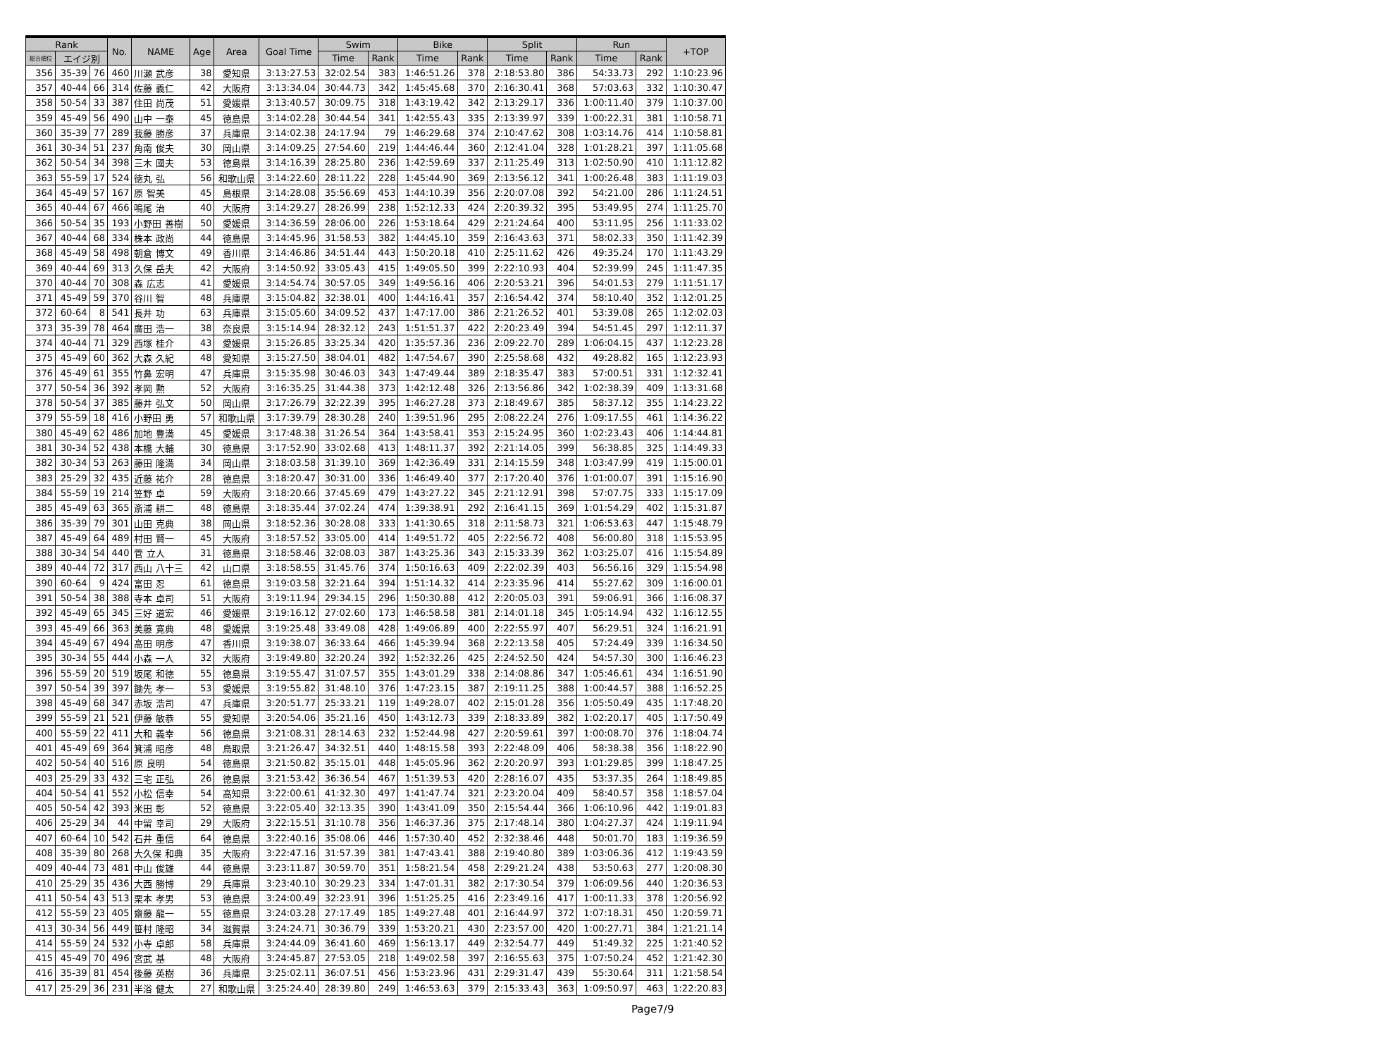| Rank | | | No. | NAME | Age | Area | Goal Time | Swim | | Bike | | Split | | Run | | +TOP |
| --- | --- | --- | --- | --- | --- | --- | --- | --- | --- | --- | --- | --- | --- | --- | --- | --- |
| 総合順位 | エイジ別 | | | | | | | Time | Rank | Time | Rank | Time | Rank | Time | Rank | |
| 356 | 35-39 | 76 | 460 | 川瀬 武彦 | 38 | 愛知県 | 3:13:27.53 | 32:02.54 | 383 | 1:46:51.26 | 378 | 2:18:53.80 | 386 | 54:33.73 | 292 | 1:10:23.96 |
| 357 | 40-44 | 66 | 314 | 佐藤 義仁 | 42 | 大阪府 | 3:13:34.04 | 30:44.73 | 342 | 1:45:45.68 | 370 | 2:16:30.41 | 368 | 57:03.63 | 332 | 1:10:30.47 |
| 358 | 50-54 | 33 | 387 | 住田 尚茂 | 51 | 愛媛県 | 3:13:40.57 | 30:09.75 | 318 | 1:43:19.42 | 342 | 2:13:29.17 | 336 | 1:00:11.40 | 379 | 1:10:37.00 |
| 359 | 45-49 | 56 | 490 | 山中 一泰 | 45 | 徳島県 | 3:14:02.28 | 30:44.54 | 341 | 1:42:55.43 | 335 | 2:13:39.97 | 339 | 1:00:22.31 | 381 | 1:10:58.71 |
| 360 | 35-39 | 77 | 289 | 我藤 勝彦 | 37 | 兵庫県 | 3:14:02.38 | 24:17.94 | 79 | 1:46:29.68 | 374 | 2:10:47.62 | 308 | 1:03:14.76 | 414 | 1:10:58.81 |
| 361 | 30-34 | 51 | 237 | 角南 俊夫 | 30 | 岡山県 | 3:14:09.25 | 27:54.60 | 219 | 1:44:46.44 | 360 | 2:12:41.04 | 328 | 1:01:28.21 | 397 | 1:11:05.68 |
| 362 | 50-54 | 34 | 398 | 三木 國夫 | 53 | 徳島県 | 3:14:16.39 | 28:25.80 | 236 | 1:42:59.69 | 337 | 2:11:25.49 | 313 | 1:02:50.90 | 410 | 1:11:12.82 |
| 363 | 55-59 | 17 | 524 | 徳丸 弘 | 56 | 和歌山県 | 3:14:22.60 | 28:11.22 | 228 | 1:45:44.90 | 369 | 2:13:56.12 | 341 | 1:00:26.48 | 383 | 1:11:19.03 |
| 364 | 45-49 | 57 | 167 | 原 智美 | 45 | 島根県 | 3:14:28.08 | 35:56.69 | 453 | 1:44:10.39 | 356 | 2:20:07.08 | 392 | 54:21.00 | 286 | 1:11:24.51 |
| 365 | 40-44 | 67 | 466 | 鳴尾 治 | 40 | 大阪府 | 3:14:29.27 | 28:26.99 | 238 | 1:52:12.33 | 424 | 2:20:39.32 | 395 | 53:49.95 | 274 | 1:11:25.70 |
| 366 | 50-54 | 35 | 193 | 小野田 善樹 | 50 | 愛媛県 | 3:14:36.59 | 28:06.00 | 226 | 1:53:18.64 | 429 | 2:21:24.64 | 400 | 53:11.95 | 256 | 1:11:33.02 |
| 367 | 40-44 | 68 | 334 | 株本 政尚 | 44 | 徳島県 | 3:14:45.96 | 31:58.53 | 382 | 1:44:45.10 | 359 | 2:16:43.63 | 371 | 58:02.33 | 350 | 1:11:42.39 |
| 368 | 45-49 | 58 | 498 | 朝倉 博文 | 49 | 香川県 | 3:14:46.86 | 34:51.44 | 443 | 1:50:20.18 | 410 | 2:25:11.62 | 426 | 49:35.24 | 170 | 1:11:43.29 |
| 369 | 40-44 | 69 | 313 | 久保 岳夫 | 42 | 大阪府 | 3:14:50.92 | 33:05.43 | 415 | 1:49:05.50 | 399 | 2:22:10.93 | 404 | 52:39.99 | 245 | 1:11:47.35 |
| 370 | 40-44 | 70 | 308 | 森 広志 | 41 | 愛媛県 | 3:14:54.74 | 30:57.05 | 349 | 1:49:56.16 | 406 | 2:20:53.21 | 396 | 54:01.53 | 279 | 1:11:51.17 |
| 371 | 45-49 | 59 | 370 | 谷川 智 | 48 | 兵庫県 | 3:15:04.82 | 32:38.01 | 400 | 1:44:16.41 | 357 | 2:16:54.42 | 374 | 58:10.40 | 352 | 1:12:01.25 |
| 372 | 60-64 | 8 | 541 | 長井 功 | 63 | 兵庫県 | 3:15:05.60 | 34:09.52 | 437 | 1:47:17.00 | 386 | 2:21:26.52 | 401 | 53:39.08 | 265 | 1:12:02.03 |
| 373 | 35-39 | 78 | 464 | 廣田 浩一 | 38 | 奈良県 | 3:15:14.94 | 28:32.12 | 243 | 1:51:51.37 | 422 | 2:20:23.49 | 394 | 54:51.45 | 297 | 1:12:11.37 |
| 374 | 40-44 | 71 | 329 | 西塚 桂介 | 43 | 愛媛県 | 3:15:26.85 | 33:25.34 | 420 | 1:35:57.36 | 236 | 2:09:22.70 | 289 | 1:06:04.15 | 437 | 1:12:23.28 |
| 375 | 45-49 | 60 | 362 | 大森 久紀 | 48 | 愛知県 | 3:15:27.50 | 38:04.01 | 482 | 1:47:54.67 | 390 | 2:25:58.68 | 432 | 49:28.82 | 165 | 1:12:23.93 |
| 376 | 45-49 | 61 | 355 | 竹鼻 宏明 | 47 | 兵庫県 | 3:15:35.98 | 30:46.03 | 343 | 1:47:49.44 | 389 | 2:18:35.47 | 383 | 57:00.51 | 331 | 1:12:32.41 |
| 377 | 50-54 | 36 | 392 | 孝岡 勲 | 52 | 大阪府 | 3:16:35.25 | 31:44.38 | 373 | 1:42:12.48 | 326 | 2:13:56.86 | 342 | 1:02:38.39 | 409 | 1:13:31.68 |
| 378 | 50-54 | 37 | 385 | 藤井 弘文 | 50 | 岡山県 | 3:17:26.79 | 32:22.39 | 395 | 1:46:27.28 | 373 | 2:18:49.67 | 385 | 58:37.12 | 355 | 1:14:23.22 |
| 379 | 55-59 | 18 | 416 | 小野田 勇 | 57 | 和歌山県 | 3:17:39.79 | 28:30.28 | 240 | 1:39:51.96 | 295 | 2:08:22.24 | 276 | 1:09:17.55 | 461 | 1:14:36.22 |
| 380 | 45-49 | 62 | 486 | 加地 豊満 | 45 | 愛媛県 | 3:17:48.38 | 31:26.54 | 364 | 1:43:58.41 | 353 | 2:15:24.95 | 360 | 1:02:23.43 | 406 | 1:14:44.81 |
| 381 | 30-34 | 52 | 438 | 本橋 大輔 | 30 | 徳島県 | 3:17:52.90 | 33:02.68 | 413 | 1:48:11.37 | 392 | 2:21:14.05 | 399 | 56:38.85 | 325 | 1:14:49.33 |
| 382 | 30-34 | 53 | 263 | 藤田 隆満 | 34 | 岡山県 | 3:18:03.58 | 31:39.10 | 369 | 1:42:36.49 | 331 | 2:14:15.59 | 348 | 1:03:47.99 | 419 | 1:15:00.01 |
| 383 | 25-29 | 32 | 435 | 近藤 祐介 | 28 | 徳島県 | 3:18:20.47 | 30:31.00 | 336 | 1:46:49.40 | 377 | 2:17:20.40 | 376 | 1:01:00.07 | 391 | 1:15:16.90 |
| 384 | 55-59 | 19 | 214 | 笠野 卓 | 59 | 大阪府 | 3:18:20.66 | 37:45.69 | 479 | 1:43:27.22 | 345 | 2:21:12.91 | 398 | 57:07.75 | 333 | 1:15:17.09 |
| 385 | 45-49 | 63 | 365 | 斎浦 耕二 | 48 | 徳島県 | 3:18:35.44 | 37:02.24 | 474 | 1:39:38.91 | 292 | 2:16:41.15 | 369 | 1:01:54.29 | 402 | 1:15:31.87 |
| 386 | 35-39 | 79 | 301 | 山田 克典 | 38 | 岡山県 | 3:18:52.36 | 30:28.08 | 333 | 1:41:30.65 | 318 | 2:11:58.73 | 321 | 1:06:53.63 | 447 | 1:15:48.79 |
| 387 | 45-49 | 64 | 489 | 村田 賢一 | 45 | 大阪府 | 3:18:57.52 | 33:05.00 | 414 | 1:49:51.72 | 405 | 2:22:56.72 | 408 | 56:00.80 | 318 | 1:15:53.95 |
| 388 | 30-34 | 54 | 440 | 菅 立人 | 31 | 徳島県 | 3:18:58.46 | 32:08.03 | 387 | 1:43:25.36 | 343 | 2:15:33.39 | 362 | 1:03:25.07 | 416 | 1:15:54.89 |
| 389 | 40-44 | 72 | 317 | 西山 八十三 | 42 | 山口県 | 3:18:58.55 | 31:45.76 | 374 | 1:50:16.63 | 409 | 2:22:02.39 | 403 | 56:56.16 | 329 | 1:15:54.98 |
| 390 | 60-64 | 9 | 424 | 富田 忍 | 61 | 徳島県 | 3:19:03.58 | 32:21.64 | 394 | 1:51:14.32 | 414 | 2:23:35.96 | 414 | 55:27.62 | 309 | 1:16:00.01 |
| 391 | 50-54 | 38 | 388 | 寺本 卓司 | 51 | 大阪府 | 3:19:11.94 | 29:34.15 | 296 | 1:50:30.88 | 412 | 2:20:05.03 | 391 | 59:06.91 | 366 | 1:16:08.37 |
| 392 | 45-49 | 65 | 345 | 三好 道宏 | 46 | 愛媛県 | 3:19:16.12 | 27:02.60 | 173 | 1:46:58.58 | 381 | 2:14:01.18 | 345 | 1:05:14.94 | 432 | 1:16:12.55 |
| 393 | 45-49 | 66 | 363 | 美藤 寛典 | 48 | 愛媛県 | 3:19:25.48 | 33:49.08 | 428 | 1:49:06.89 | 400 | 2:22:55.97 | 407 | 56:29.51 | 324 | 1:16:21.91 |
| 394 | 45-49 | 67 | 494 | 高田 明彦 | 47 | 香川県 | 3:19:38.07 | 36:33.64 | 466 | 1:45:39.94 | 368 | 2:22:13.58 | 405 | 57:24.49 | 339 | 1:16:34.50 |
| 395 | 30-34 | 55 | 444 | 小森 一人 | 32 | 大阪府 | 3:19:49.80 | 32:20.24 | 392 | 1:52:32.26 | 425 | 2:24:52.50 | 424 | 54:57.30 | 300 | 1:16:46.23 |
| 396 | 55-59 | 20 | 519 | 坂尾 和徳 | 55 | 徳島県 | 3:19:55.47 | 31:07.57 | 355 | 1:43:01.29 | 338 | 2:14:08.86 | 347 | 1:05:46.61 | 434 | 1:16:51.90 |
| 397 | 50-54 | 39 | 397 | 鋤先 孝一 | 53 | 愛媛県 | 3:19:55.82 | 31:48.10 | 376 | 1:47:23.15 | 387 | 2:19:11.25 | 388 | 1:00:44.57 | 388 | 1:16:52.25 |
| 398 | 45-49 | 68 | 347 | 赤坂 浩司 | 47 | 兵庫県 | 3:20:51.77 | 25:33.21 | 119 | 1:49:28.07 | 402 | 2:15:01.28 | 356 | 1:05:50.49 | 435 | 1:17:48.20 |
| 399 | 55-59 | 21 | 521 | 伊藤 敏恭 | 55 | 愛知県 | 3:20:54.06 | 35:21.16 | 450 | 1:43:12.73 | 339 | 2:18:33.89 | 382 | 1:02:20.17 | 405 | 1:17:50.49 |
| 400 | 55-59 | 22 | 411 | 大和 義幸 | 56 | 徳島県 | 3:21:08.31 | 28:14.63 | 232 | 1:52:44.98 | 427 | 2:20:59.61 | 397 | 1:00:08.70 | 376 | 1:18:04.74 |
| 401 | 45-49 | 69 | 364 | 箕浦 昭彦 | 48 | 鳥取県 | 3:21:26.47 | 34:32.51 | 440 | 1:48:15.58 | 393 | 2:22:48.09 | 406 | 58:38.38 | 356 | 1:18:22.90 |
| 402 | 50-54 | 40 | 516 | 原 良明 | 54 | 徳島県 | 3:21:50.82 | 35:15.01 | 448 | 1:45:05.96 | 362 | 2:20:20.97 | 393 | 1:01:29.85 | 399 | 1:18:47.25 |
| 403 | 25-29 | 33 | 432 | 三宅 正弘 | 26 | 徳島県 | 3:21:53.42 | 36:36.54 | 467 | 1:51:39.53 | 420 | 2:28:16.07 | 435 | 53:37.35 | 264 | 1:18:49.85 |
| 404 | 50-54 | 41 | 552 | 小松 信幸 | 54 | 高知県 | 3:22:00.61 | 41:32.30 | 497 | 1:41:47.74 | 321 | 2:23:20.04 | 409 | 58:40.57 | 358 | 1:18:57.04 |
| 405 | 50-54 | 42 | 393 | 米田 彰 | 52 | 徳島県 | 3:22:05.40 | 32:13.35 | 390 | 1:43:41.09 | 350 | 2:15:54.44 | 366 | 1:06:10.96 | 442 | 1:19:01.83 |
| 406 | 25-29 | 34 | 44 | 中留 幸司 | 29 | 大阪府 | 3:22:15.51 | 31:10.78 | 356 | 1:46:37.36 | 375 | 2:17:48.14 | 380 | 1:04:27.37 | 424 | 1:19:11.94 |
| 407 | 60-64 | 10 | 542 | 石井 重信 | 64 | 徳島県 | 3:22:40.16 | 35:08.06 | 446 | 1:57:30.40 | 452 | 2:32:38.46 | 448 | 50:01.70 | 183 | 1:19:36.59 |
| 408 | 35-39 | 80 | 268 | 大久保 和典 | 35 | 大阪府 | 3:22:47.16 | 31:57.39 | 381 | 1:47:43.41 | 388 | 2:19:40.80 | 389 | 1:03:06.36 | 412 | 1:19:43.59 |
| 409 | 40-44 | 73 | 481 | 中山 俊雄 | 44 | 徳島県 | 3:23:11.87 | 30:59.70 | 351 | 1:58:21.54 | 458 | 2:29:21.24 | 438 | 53:50.63 | 277 | 1:20:08.30 |
| 410 | 25-29 | 35 | 436 | 大西 勝博 | 29 | 兵庫県 | 3:23:40.10 | 30:29.23 | 334 | 1:47:01.31 | 382 | 2:17:30.54 | 379 | 1:06:09.56 | 440 | 1:20:36.53 |
| 411 | 50-54 | 43 | 513 | 栗本 孝男 | 53 | 徳島県 | 3:24:00.49 | 32:23.91 | 396 | 1:51:25.25 | 416 | 2:23:49.16 | 417 | 1:00:11.33 | 378 | 1:20:56.92 |
| 412 | 55-59 | 23 | 405 | 齋藤 龍一 | 55 | 徳島県 | 3:24:03.28 | 27:17.49 | 185 | 1:49:27.48 | 401 | 2:16:44.97 | 372 | 1:07:18.31 | 450 | 1:20:59.71 |
| 413 | 30-34 | 56 | 449 | 笹村 隆昭 | 34 | 滋賀県 | 3:24:24.71 | 30:36.79 | 339 | 1:53:20.21 | 430 | 2:23:57.00 | 420 | 1:00:27.71 | 384 | 1:21:21.14 |
| 414 | 55-59 | 24 | 532 | 小寺 卓郎 | 58 | 兵庫県 | 3:24:44.09 | 36:41.60 | 469 | 1:56:13.17 | 449 | 2:32:54.77 | 449 | 51:49.32 | 225 | 1:21:40.52 |
| 415 | 45-49 | 70 | 496 | 宮武 基 | 48 | 大阪府 | 3:24:45.87 | 27:53.05 | 218 | 1:49:02.58 | 397 | 2:16:55.63 | 375 | 1:07:50.24 | 452 | 1:21:42.30 |
| 416 | 35-39 | 81 | 454 | 後藤 英樹 | 36 | 兵庫県 | 3:25:02.11 | 36:07.51 | 456 | 1:53:23.96 | 431 | 2:29:31.47 | 439 | 55:30.64 | 311 | 1:21:58.54 |
| 417 | 25-29 | 36 | 231 | 半浴 健太 | 27 | 和歌山県 | 3:25:24.40 | 28:39.80 | 249 | 1:46:53.63 | 379 | 2:15:33.43 | 363 | 1:09:50.97 | 463 | 1:22:20.83 |
Page7/9